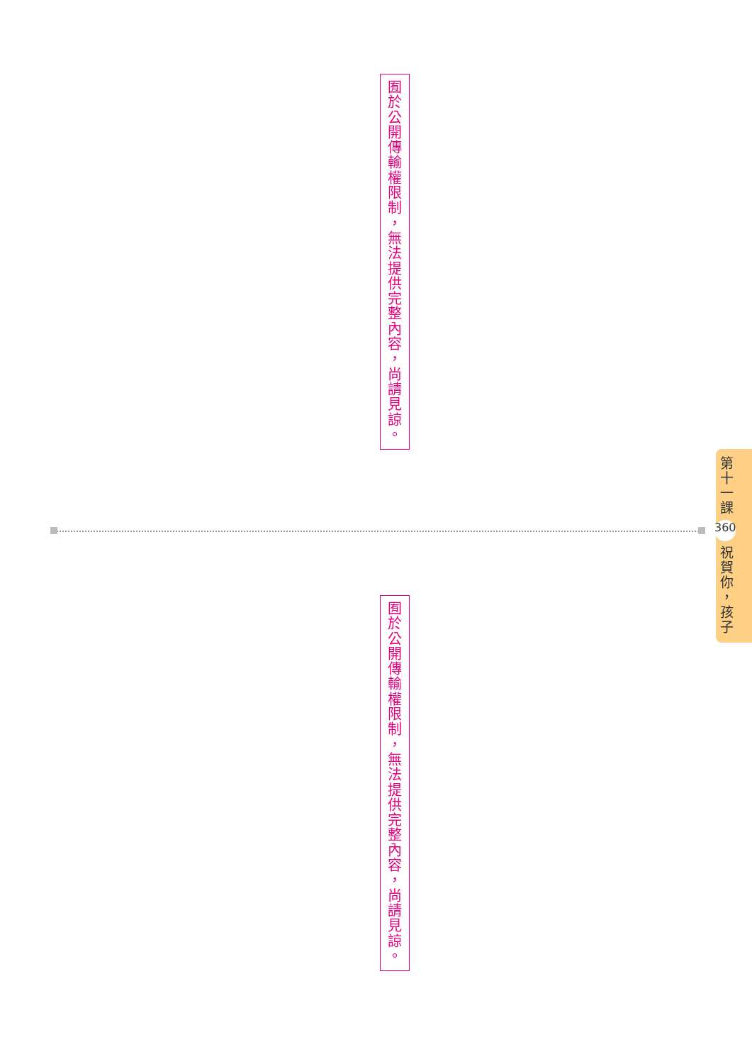囿
於
公
開
傳
輸
權
限
制
，
無
法
提
供
完
整
內
容
，
尚
請
見
諒
。
第
十
一
課
360
祝
賀
你
，
孩
子
囿
於
公
開
傳
輸
權
限
制
，
無
法
提
供
完
整
內
容
，
尚
請
見
諒
。